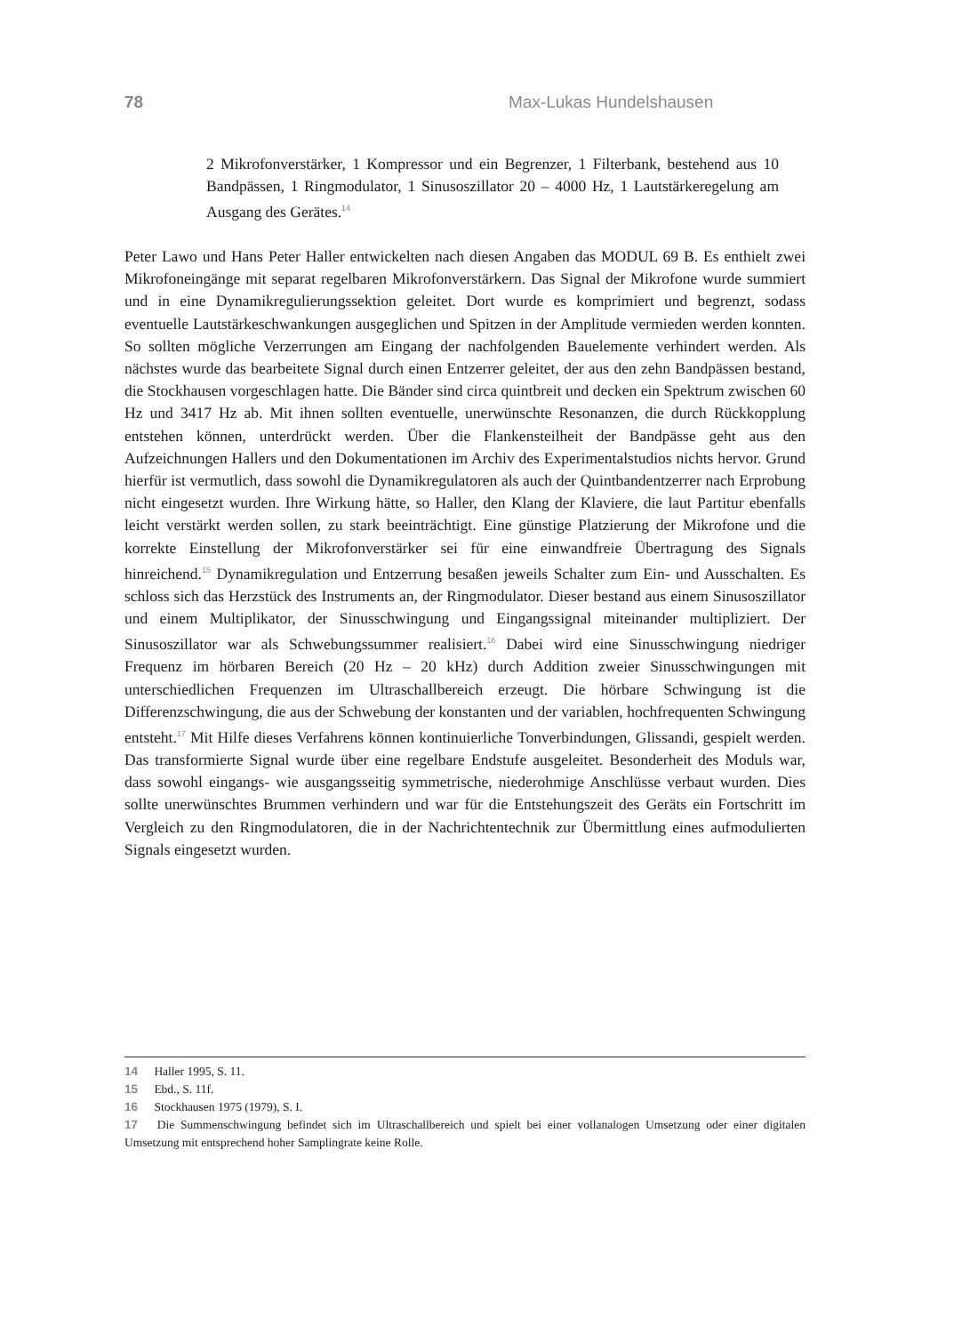78 Max-Lukas Hundelshausen
2 Mikrofonverstärker, 1 Kompressor und ein Begrenzer, 1 Filterbank, bestehend aus 10 Bandpässen, 1 Ringmodulator, 1 Sinusoszillator 20 – 4000 Hz, 1 Lautstärkeregelung am Ausgang des Gerätes.<sup>14</sup>
Peter Lawo und Hans Peter Haller entwickelten nach diesen Angaben das MODUL 69 B. Es enthielt zwei Mikrofoneingänge mit separat regelbaren Mikrofonverstärkern. Das Signal der Mikrofone wurde summiert und in eine Dynamikregulierungssektion geleitet. Dort wurde es komprimiert und begrenzt, sodass eventuelle Lautstärkeschwankungen ausgeglichen und Spitzen in der Amplitude vermieden werden konnten. So sollten mögliche Verzerrungen am Eingang der nachfolgenden Bauelemente verhindert werden. Als nächstes wurde das bearbeitete Signal durch einen Entzerrer geleitet, der aus den zehn Bandpässen bestand, die Stockhausen vorgeschlagen hatte. Die Bänder sind circa quintbreit und decken ein Spektrum zwischen 60 Hz und 3417 Hz ab. Mit ihnen sollten eventuelle, unerwünschte Resonanzen, die durch Rückkopplung entstehen können, unterdrückt werden. Über die Flankensteilheit der Bandpässe geht aus den Aufzeichnungen Hallers und den Dokumentationen im Archiv des Experimentalstudios nichts hervor. Grund hierfür ist vermutlich, dass sowohl die Dynamikregulatoren als auch der Quintbandentzerrer nach Erprobung nicht eingesetzt wurden. Ihre Wirkung hätte, so Haller, den Klang der Klaviere, die laut Partitur ebenfalls leicht verstärkt werden sollen, zu stark beeinträchtigt. Eine günstige Platzierung der Mikrofone und die korrekte Einstellung der Mikrofonverstärker sei für eine einwandfreie Übertragung des Signals hinreichend.<sup>15</sup> Dynamikregulation und Entzerrung besaßen jeweils Schalter zum Ein- und Ausschalten. Es schloss sich das Herzstück des Instruments an, der Ringmodulator. Dieser bestand aus einem Sinusoszillator und einem Multiplikator, der Sinusschwingung und Eingangssignal miteinander multipliziert. Der Sinusoszillator war als Schwebungssummer realisiert.<sup>16</sup> Dabei wird eine Sinusschwingung niedriger Frequenz im hörbaren Bereich (20 Hz – 20 kHz) durch Addition zweier Sinusschwingungen mit unterschiedlichen Frequenzen im Ultraschallbereich erzeugt. Die hörbare Schwingung ist die Differenzschwingung, die aus der Schwebung der konstanten und der variablen, hochfrequenten Schwingung entsteht.<sup>17</sup> Mit Hilfe dieses Verfahrens können kontinuierliche Tonverbindungen, Glissandi, gespielt werden. Das transformierte Signal wurde über eine regelbare Endstufe ausgeleitet. Besonderheit des Moduls war, dass sowohl eingangs- wie ausgangsseitig symmetrische, niederohmige Anschlüsse verbaut wurden. Dies sollte unerwünschtes Brummen verhindern und war für die Entstehungszeit des Geräts ein Fortschritt im Vergleich zu den Ringmodulatoren, die in der Nachrichtentechnik zur Übermittlung eines aufmodulierten Signals eingesetzt wurden.
14 Haller 1995, S. 11.
15 Ebd., S. 11f.
16 Stockhausen 1975 (1979), S. I.
17 Die Summenschwingung befindet sich im Ultraschallbereich und spielt bei einer vollanalogen Umsetzung oder einer digitalen Umsetzung mit entsprechend hoher Samplingrate keine Rolle.